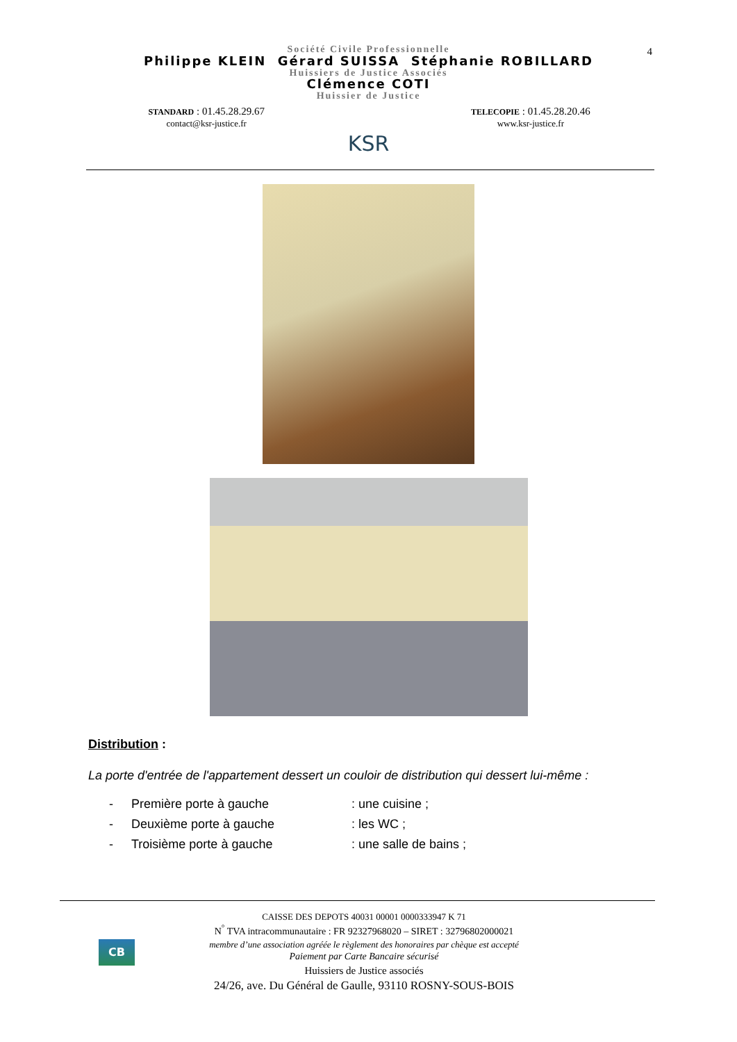4
Société Civile Professionnelle
Philippe KLEIN Gérard SUISSA Stéphanie ROBILLARD
Huissiers de Justice Associés
Clémence COTI
Huissier de Justice
STANDARD : 01.45.28.29.67
contact@ksr-justice.fr
KSR
TELECOPIE : 01.45.28.20.46
www.ksr-justice.fr
Distribution :
La porte d'entrée de l'appartement dessert un couloir de distribution qui dessert lui-même :
- Première porte à gauche: une cuisine ;
- Deuxième porte à gauche: les WC ;
- Troisième porte à gauche: une salle de bains ;
CB
CAISSE DES DEPOTS 40031 00001 0000333947 K 71
N<sup>°</sup> TVA intracommunautaire : FR 92327968020 – SIRET : 32796802000021
membre d’une association agréée le règlement des honoraires par chèque est accepté
Paiement par Carte Bancaire sécurisé
Huissiers de Justice associés
24/26, ave. Du Général de Gaulle, 93110 ROSNY-SOUS-BOIS